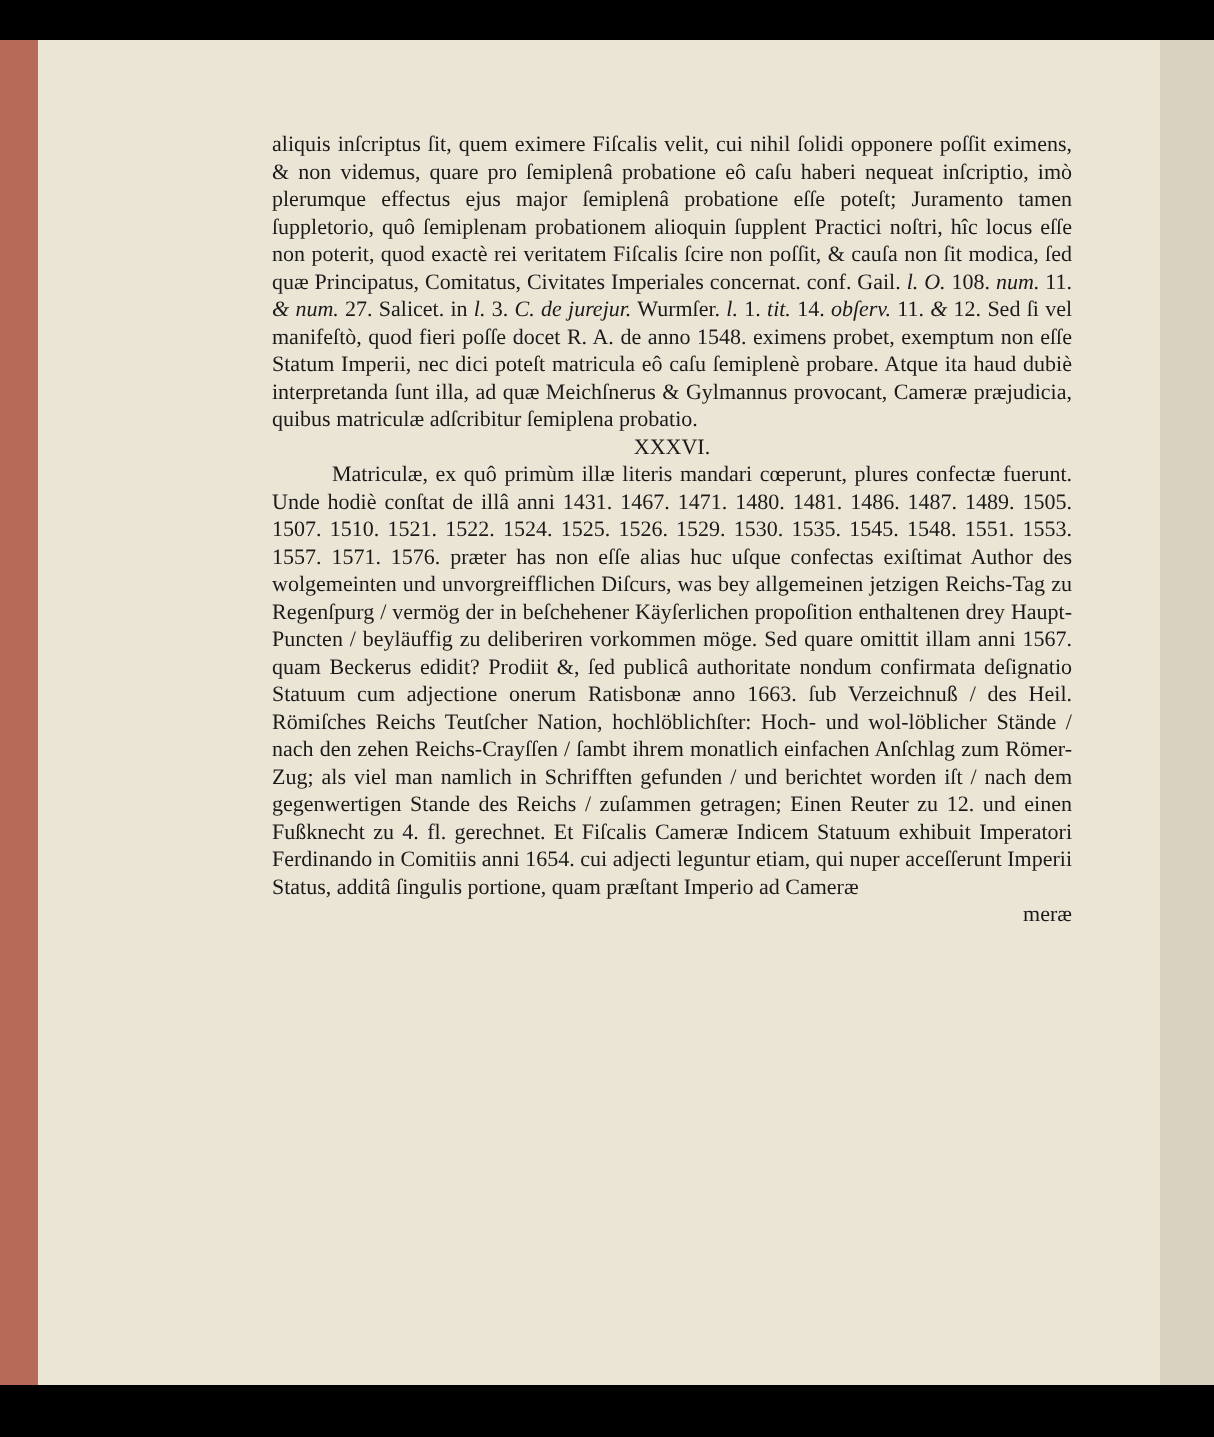aliquis inſcriptus ſit, quem eximere Fiſcalis velit, cui nihil ſolidi opponere poſſit eximens, & non videmus, quare pro ſemiplenâ probatione eô caſu haberi nequeat inſcriptio, imò plerumque effectus ejus major ſemiplenâ probatione eſſe poteſt; Juramento tamen ſuppletorio, quô ſemiplenam probationem alioquin ſupplent Practici noſtri, hîc locus eſſe non poterit, quod exactè rei veritatem Fiſcalis ſcire non poſſit, & cauſa non ſit modica, ſed quæ Principatus, Comitatus, Civitates Imperiales concernat. conf. Gail. l. O. 108. num. 11. & num. 27. Salicet. in l. 3. C. de jurejur. Wurmſer. l. 1. tit. 14. obſerv. 11. & 12. Sed ſi vel manifeſtò, quod fieri poſſe docet R. A. de anno 1548. eximens probet, exemptum non eſſe Statum Imperii, nec dici poteſt matricula eô caſu ſemiplenè probare. Atque ita haud dubiè interpretanda ſunt illa, ad quæ Meichſnerus & Gylmannus provocant, Cameræ præjudicia, quibus matriculæ adſcribitur ſemiplena probatio.
XXXVI.
Matriculæ, ex quô primùm illæ literis mandari cœperunt, plures confectæ fuerunt. Unde hodiè conſtat de illâ anni 1431. 1467. 1471. 1480. 1481. 1486. 1487. 1489. 1505. 1507. 1510. 1521. 1522. 1524. 1525. 1526. 1529. 1530. 1535. 1545. 1548. 1551. 1553. 1557. 1571. 1576. præter has non eſſe alias huc uſque confectas exiſtimat Author des wolgemeinten und unvorgreifflichen Diſcurs, was bey allgemeinen jetzigen Reichs-Tag zu Regenſpurg / vermög der in beſchehener Käyſerlichen propoſition enthaltenen drey Haupt-Puncten / beyläuffig zu deliberiren vorkommen möge. Sed quare omittit illam anni 1567. quam Beckerus edidit? Prodiit &, ſed publicâ authoritate nondum confirmata deſignatio Statuum cum adjectione onerum Ratisbonæ anno 1663. ſub Verzeichnuß / des Heil. Römiſches Reichs Teutſcher Nation, hochlöblichſter: Hoch- und wol-löblicher Stände / nach den zehen Reichs-Crayſſen / ſambt ihrem monatlich einfachen Anſchlag zum Römer-Zug; als viel man namlich in Schrifften gefunden / und berichtet worden iſt / nach dem gegenwertigen Stande des Reichs / zuſammen getragen; Einen Reuter zu 12. und einen Fußknecht zu 4. fl. gerechnet. Et Fiſcalis Cameræ Indicem Statuum exhibuit Imperatori Ferdinando in Comitiis anni 1654. cui adjecti leguntur etiam, qui nuper acceſſerunt Imperii Status, additâ ſingulis portione, quam præſtant Imperio ad Cameræ
meræ